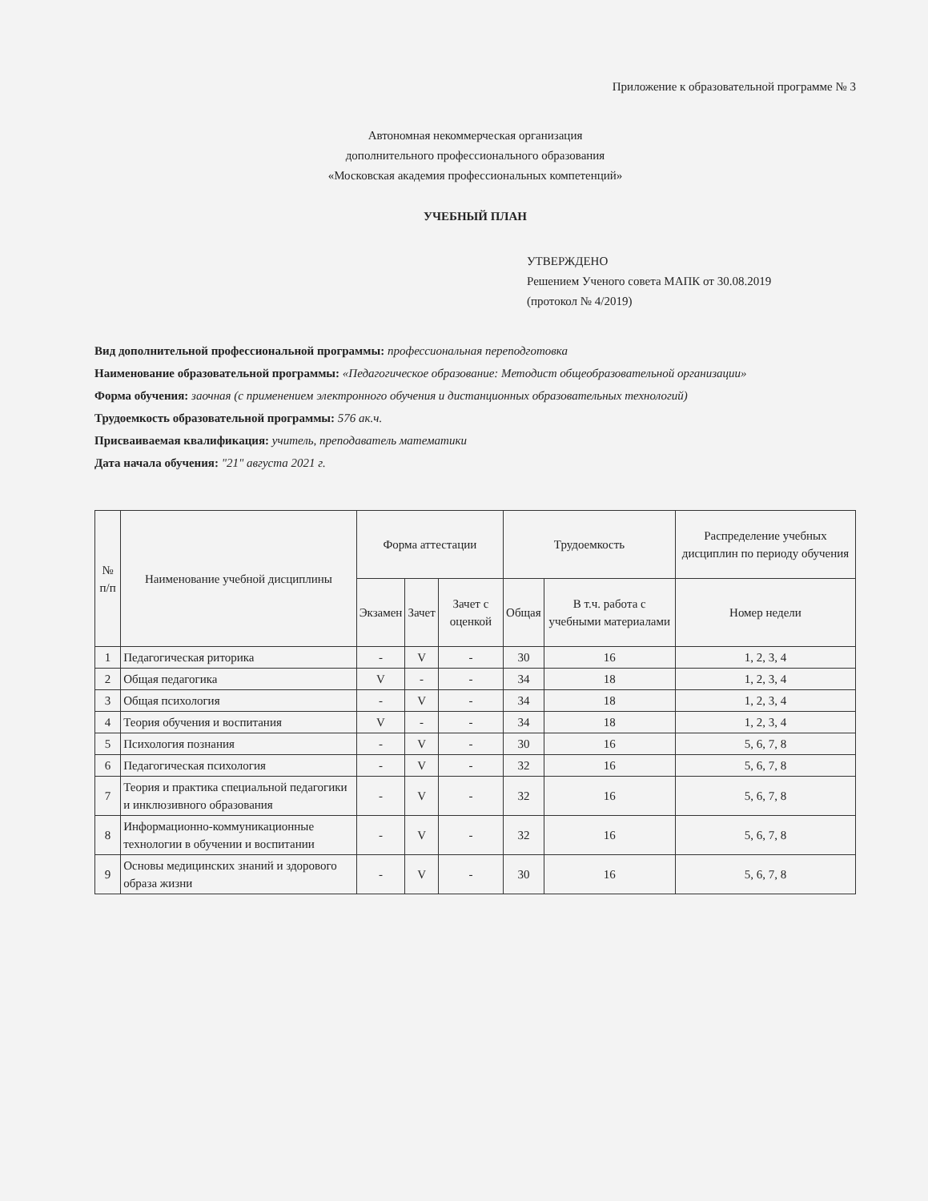Приложение к образовательной программе № 3
Автономная некоммерческая организация
дополнительного профессионального образования
«Московская академия профессиональных компетенций»
УЧЕБНЫЙ ПЛАН
УТВЕРЖДЕНО
Решением Ученого совета МАПК от 30.08.2019
(протокол № 4/2019)
Вид дополнительной профессиональной программы: профессиональная переподготовка
Наименование образовательной программы: «Педагогическое образование: Методист общеобразовательной организации»
Форма обучения: заочная (с применением электронного обучения и дистанционных образовательных технологий)
Трудоемкость образовательной программы: 576 ак.ч.
Присваиваемая квалификация: учитель, преподаватель математики
Дата начала обучения: "21" августа 2021 г.
| № п/п | Наименование учебной дисциплины | Форма аттестации | | | Трудоемкость | | Распределение учебных дисциплин по периоду обучения |
| --- | --- | --- | --- | --- | --- | --- | --- |
| | | Экзамен | Зачет | Зачет с оценкой | Общая | В т.ч. работа с учебными материалами | Номер недели |
| 1 | Педагогическая риторика | - | V | - | 30 | 16 | 1, 2, 3, 4 |
| 2 | Общая педагогика | V | - | - | 34 | 18 | 1, 2, 3, 4 |
| 3 | Общая психология | - | V | - | 34 | 18 | 1, 2, 3, 4 |
| 4 | Теория обучения и воспитания | V | - | - | 34 | 18 | 1, 2, 3, 4 |
| 5 | Психология познания | - | V | - | 30 | 16 | 5, 6, 7, 8 |
| 6 | Педагогическая психология | - | V | - | 32 | 16 | 5, 6, 7, 8 |
| 7 | Теория и практика специальной педагогики и инклюзивного образования | - | V | - | 32 | 16 | 5, 6, 7, 8 |
| 8 | Информационно-коммуникационные технологии в обучении и воспитании | - | V | - | 32 | 16 | 5, 6, 7, 8 |
| 9 | Основы медицинских знаний и здорового образа жизни | - | V | - | 30 | 16 | 5, 6, 7, 8 |